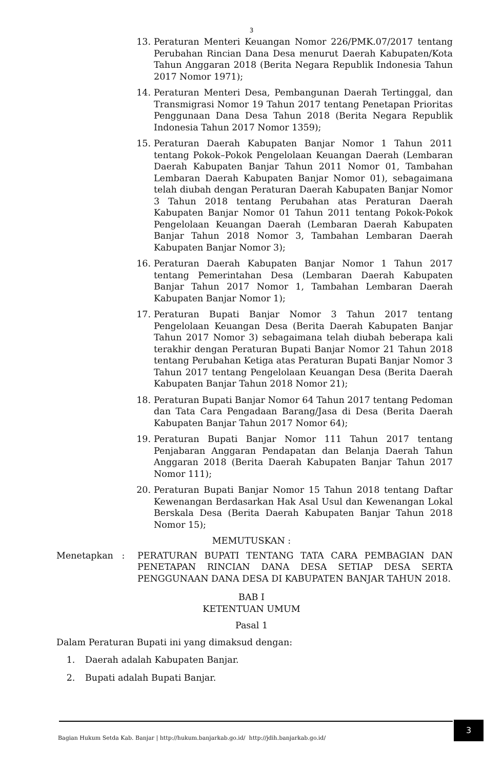3
13. Peraturan Menteri Keuangan Nomor 226/PMK.07/2017 tentang Perubahan Rincian Dana Desa menurut Daerah Kabupaten/Kota Tahun Anggaran 2018 (Berita Negara Republik Indonesia Tahun 2017 Nomor 1971);
14. Peraturan Menteri Desa, Pembangunan Daerah Tertinggal, dan Transmigrasi Nomor 19 Tahun 2017 tentang Penetapan Prioritas Penggunaan Dana Desa Tahun 2018 (Berita Negara Republik Indonesia Tahun 2017 Nomor 1359);
15. Peraturan Daerah Kabupaten Banjar Nomor 1 Tahun 2011 tentang Pokok–Pokok Pengelolaan Keuangan Daerah (Lembaran Daerah Kabupaten Banjar Tahun 2011 Nomor 01, Tambahan Lembaran Daerah Kabupaten Banjar Nomor 01), sebagaimana telah diubah dengan Peraturan Daerah Kabupaten Banjar Nomor 3 Tahun 2018 tentang Perubahan atas Peraturan Daerah Kabupaten Banjar Nomor 01 Tahun 2011 tentang Pokok-Pokok Pengelolaan Keuangan Daerah (Lembaran Daerah Kabupaten Banjar Tahun 2018 Nomor 3, Tambahan Lembaran Daerah Kabupaten Banjar Nomor 3);
16. Peraturan Daerah Kabupaten Banjar Nomor 1 Tahun 2017 tentang Pemerintahan Desa (Lembaran Daerah Kabupaten Banjar Tahun 2017 Nomor 1, Tambahan Lembaran Daerah Kabupaten Banjar Nomor 1);
17. Peraturan Bupati Banjar Nomor 3 Tahun 2017 tentang Pengelolaan Keuangan Desa (Berita Daerah Kabupaten Banjar Tahun 2017 Nomor 3) sebagaimana telah diubah beberapa kali terakhir dengan Peraturan Bupati Banjar Nomor 21 Tahun 2018 tentang Perubahan Ketiga atas Peraturan Bupati Banjar Nomor 3 Tahun 2017 tentang Pengelolaan Keuangan Desa (Berita Daerah Kabupaten Banjar Tahun 2018 Nomor 21);
18. Peraturan Bupati Banjar Nomor 64 Tahun 2017 tentang Pedoman dan Tata Cara Pengadaan Barang/Jasa di Desa (Berita Daerah Kabupaten Banjar Tahun 2017 Nomor 64);
19. Peraturan Bupati Banjar Nomor 111 Tahun 2017 tentang Penjabaran Anggaran Pendapatan dan Belanja Daerah Tahun Anggaran 2018 (Berita Daerah Kabupaten Banjar Tahun 2017 Nomor 111);
20. Peraturan Bupati Banjar Nomor 15 Tahun 2018 tentang Daftar Kewenangan Berdasarkan Hak Asal Usul dan Kewenangan Lokal Berskala Desa (Berita Daerah Kabupaten Banjar Tahun 2018 Nomor 15);
MEMUTUSKAN :
Menetapkan : PERATURAN BUPATI TENTANG TATA CARA PEMBAGIAN DAN PENETAPAN RINCIAN DANA DESA SETIAP DESA SERTA PENGGUNAAN DANA DESA DI KABUPATEN BANJAR TAHUN 2018.
BAB I
KETENTUAN UMUM
Pasal 1
Dalam Peraturan Bupati ini yang dimaksud dengan:
1. Daerah adalah Kabupaten Banjar.
2. Bupati adalah Bupati Banjar.
Bagian Hukum Setda Kab. Banjar | http://hukum.banjarkab.go.id/ http://jdih.banjarkab.go.id/
3